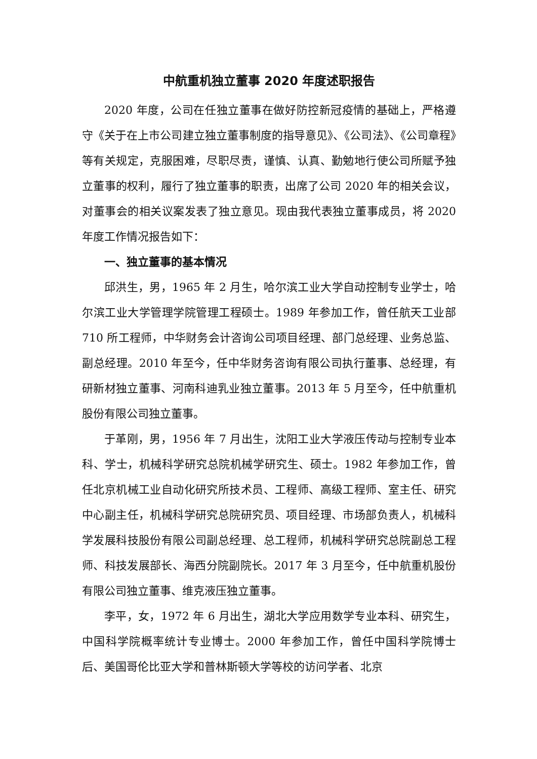中航重机独立董事 2020 年度述职报告
2020 年度，公司在任独立董事在做好防控新冠疫情的基础上，严格遵守《关于在上市公司建立独立董事制度的指导意见》、《公司法》、《公司章程》等有关规定，克服困难，尽职尽责，谨慎、认真、勤勉地行使公司所赋予独立董事的权利，履行了独立董事的职责，出席了公司 2020 年的相关会议，对董事会的相关议案发表了独立意见。现由我代表独立董事成员，将 2020 年度工作情况报告如下：
一、独立董事的基本情况
邱洪生，男，1965 年 2 月生，哈尔滨工业大学自动控制专业学士，哈尔滨工业大学管理学院管理工程硕士。1989 年参加工作，曾任航天工业部 710 所工程师，中华财务会计咨询公司项目经理、部门总经理、业务总监、副总经理。2010 年至今，任中华财务咨询有限公司执行董事、总经理，有研新材独立董事、河南科迪乳业独立董事。2013 年 5 月至今，任中航重机股份有限公司独立董事。
于革刚，男，1956 年 7 月出生，沈阳工业大学液压传动与控制专业本科、学士，机械科学研究总院机械学研究生、硕士。1982 年参加工作，曾任北京机械工业自动化研究所技术员、工程师、高级工程师、室主任、研究中心副主任，机械科学研究总院研究员、项目经理、市场部负责人，机械科学发展科技股份有限公司副总经理、总工程师，机械科学研究总院副总工程师、科技发展部长、海西分院副院长。2017 年 3 月至今，任中航重机股份有限公司独立董事、维克液压独立董事。
李平，女，1972 年 6 月出生，湖北大学应用数学专业本科、研究生，中国科学院概率统计专业博士。2000 年参加工作，曾任中国科学院博士后、美国哥伦比亚大学和普林斯顿大学等校的访问学者、北京